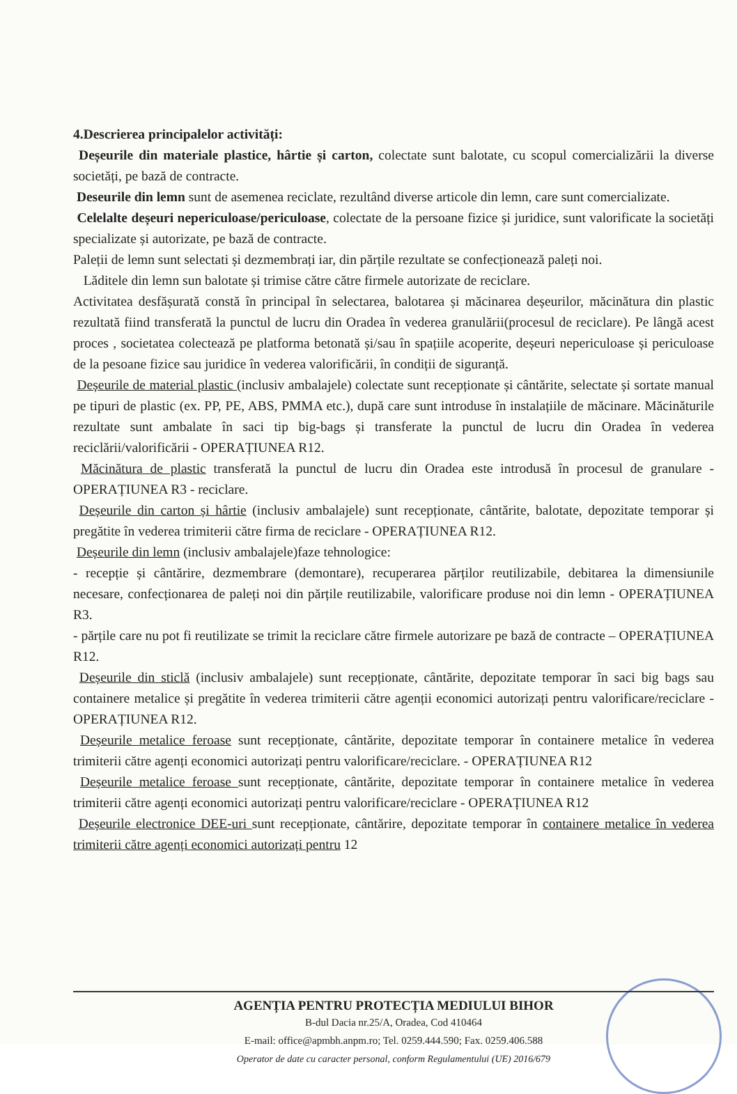4.Descrierea principalelor activități:
Deșeurile din materiale plastice, hârtie și carton, colectate sunt balotate, cu scopul comercializării la diverse societăți, pe bază de contracte.
Deseurile din lemn sunt de asemenea reciclate, rezultând diverse articole din lemn, care sunt comercializate.
Celelalte deșeuri nepericuloase/periculoase, colectate de la persoane fizice și juridice, sunt valorificate la societăți specializate și autorizate, pe bază de contracte.
Paleții de lemn sunt selectati și dezmembrați iar, din părțile rezultate se confecționează paleți noi.
Lăditele din lemn sun balotate și trimise către către firmele autorizate de reciclare.
Activitatea desfășurată constă în principal în selectarea, balotarea și măcinarea deșeurilor, măcinătura din plastic rezultată fiind transferată la punctul de lucru din Oradea în vederea granulării(procesul de reciclare). Pe lângă acest proces , societatea colectează pe platforma betonată și/sau în spațiile acoperite, deșeuri nepericuloase și periculoase de la pesoane fizice sau juridice în vederea valorificării, în condiții de siguranță.
Deșeurile de material plastic (inclusiv ambalajele) colectate sunt recepționate și cântărite, selectate și sortate manual pe tipuri de plastic (ex. PP, PE, ABS, PMMA etc.), după care sunt introduse în instalațiile de măcinare. Măcinăturile rezultate sunt ambalate în saci tip big-bags și transferate la punctul de lucru din Oradea în vederea reciclării/valorificării - OPERAȚIUNEA R12.
Măcinătura de plastic transferată la punctul de lucru din Oradea este introdusă în procesul de granulare - OPERAȚIUNEA R3 - reciclare.
Deșeurile din carton și hârtie (inclusiv ambalajele) sunt recepționate, cântărite, balotate, depozitate temporar și pregătite în vederea trimiterii către firma de reciclare - OPERAȚIUNEA R12.
Deșeurile din lemn (inclusiv ambalajele)faze tehnologice:
- recepție și cântărire, dezmembrare (demontare), recuperarea părților reutilizabile, debitarea la dimensiunile necesare, confecționarea de paleți noi din părțile reutilizabile, valorificare produse noi din lemn - OPERAȚIUNEA R3.
- părțile care nu pot fi reutilizate se trimit la reciclare către firmele autorizare pe bază de contracte – OPERAȚIUNEA R12.
Deșeurile din sticlă (inclusiv ambalajele) sunt recepționate, cântărite, depozitate temporar în saci big bags sau containere metalice și pregătite în vederea trimiterii către agenții economici autorizați pentru valorificare/reciclare - OPERAȚIUNEA R12.
Deșeurile metalice feroase sunt recepționate, cântărite, depozitate temporar în containere metalice în vederea trimiterii către agenți economici autorizați pentru valorificare/reciclare. - OPERAȚIUNEA R12
Deșeurile metalice feroase sunt recepționate, cântărite, depozitate temporar în containere metalice în vederea trimiterii către agenți economici autorizați pentru valorificare/reciclare - OPERAȚIUNEA R12
Deșeurile electronice DEE-uri sunt recepționate, cântărire, depozitate temporar în containere metalice în vederea trimiterii către agenți economici autorizați pentru 12
AGENȚIA PENTRU PROTECȚIA MEDIULUI BIHOR
B-dul Dacia nr.25/A, Oradea, Cod 410464
E-mail: office@apmbh.anpm.ro; Tel. 0259.444.590; Fax. 0259.406.588
Operator de date cu caracter personal, conform Regulamentului (UE) 2016/679